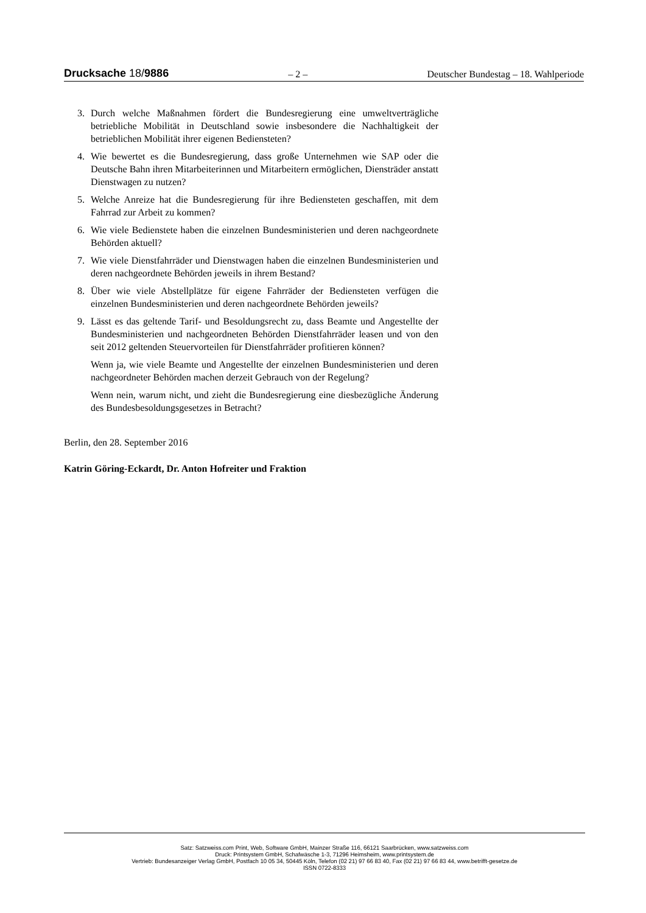Drucksache 18/9886 – 2 – Deutscher Bundestag – 18. Wahlperiode
3. Durch welche Maßnahmen fördert die Bundesregierung eine umweltverträgliche betriebliche Mobilität in Deutschland sowie insbesondere die Nachhaltigkeit der betrieblichen Mobilität ihrer eigenen Bediensteten?
4. Wie bewertet es die Bundesregierung, dass große Unternehmen wie SAP oder die Deutsche Bahn ihren Mitarbeiterinnen und Mitarbeitern ermöglichen, Diensträder anstatt Dienstwagen zu nutzen?
5. Welche Anreize hat die Bundesregierung für ihre Bediensteten geschaffen, mit dem Fahrrad zur Arbeit zu kommen?
6. Wie viele Bedienstete haben die einzelnen Bundesministerien und deren nachgeordnete Behörden aktuell?
7. Wie viele Dienstfahrräder und Dienstwagen haben die einzelnen Bundesministerien und deren nachgeordnete Behörden jeweils in ihrem Bestand?
8. Über wie viele Abstellplätze für eigene Fahrräder der Bediensteten verfügen die einzelnen Bundesministerien und deren nachgeordnete Behörden jeweils?
9. Lässt es das geltende Tarif- und Besoldungsrecht zu, dass Beamte und Angestellte der Bundesministerien und nachgeordneten Behörden Dienstfahrräder leasen und von den seit 2012 geltenden Steuervorteilen für Dienstfahrräder profitieren können?
Wenn ja, wie viele Beamte und Angestellte der einzelnen Bundesministerien und deren nachgeordneter Behörden machen derzeit Gebrauch von der Regelung?
Wenn nein, warum nicht, und zieht die Bundesregierung eine diesbezügliche Änderung des Bundesbesoldungsgesetzes in Betracht?
Berlin, den 28. September 2016
Katrin Göring-Eckardt, Dr. Anton Hofreiter und Fraktion
Satz: Satzweiss.com Print, Web, Software GmbH, Mainzer Straße 116, 66121 Saarbrücken, www.satzweiss.com
Druck: Printsystem GmbH, Schafwäsche 1-3, 71296 Heimsheim, www.printsystem.de
Vertrieb: Bundesanzeiger Verlag GmbH, Postfach 10 05 34, 50445 Köln, Telefon (02 21) 97 66 83 40, Fax (02 21) 97 66 83 44, www.betrifft-gesetze.de
ISSN 0722-8333